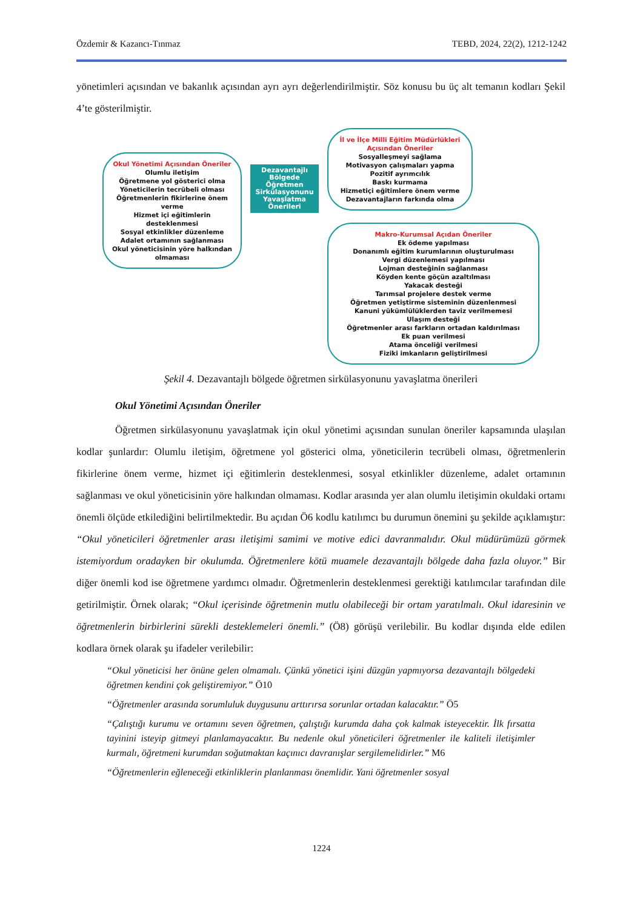Özdemir & Kazancı-Tınmaz TEBD, 2024, 22(2), 1212-1242
yönetimleri açısından ve bakanlık açısından ayrı ayrı değerlendirilmiştir. Söz konusu bu üç alt temanın kodları Şekil 4’te gösterilmiştir.
Okul Yönetimi Açısından Öneriler
Olumlu iletişim
Öğretmene yol gösterici olma
Yöneticilerin tecrübeli olması
Öğretmenlerin fikirlerine önem verme
Hizmet içi eğitimlerin desteklenmesi
Sosyal etkinlikler düzenleme
Adalet ortamının sağlanması
Okul yöneticisinin yöre halkından olmaması
Dezavantajlı Bölgede Öğretmen Sirkülasyonunu Yavaşlatma Önerileri
İl ve İlçe Milli Eğitim Müdürlükleri Açısından Öneriler
Sosyalleşmeyi sağlama
Motivasyon çalışmaları yapma
Pozitif ayrımcılık
Baskı kurmama
Hizmetiçi eğitimlere önem verme
Dezavantajların farkında olma
Makro-Kurumsal Açıdan Öneriler
Ek ödeme yapılması
Donanımlı eğitim kurumlarının oluşturulması
Vergi düzenlemesi yapılması
Lojman desteğinin sağlanması
Köyden kente göçün azaltılması
Yakacak desteği
Tarımsal projelere destek verme
Öğretmen yetiştirme sisteminin düzenlenmesi
Kanuni yükümlülüklerden taviz verilmemesi
Ulaşım desteği
Öğretmenler arası farkların ortadan kaldırılması
Ek puan verilmesi
Atama önceliği verilmesi
Fiziki imkanların geliştirilmesi
Şekil 4. Dezavantajlı bölgede öğretmen sirkülasyonunu yavaşlatma önerileri
Okul Yönetimi Açısından Öneriler
Öğretmen sirkülasyonunu yavaşlatmak için okul yönetimi açısından sunulan öneriler kapsamında ulaşılan kodlar şunlardır: Olumlu iletişim, öğretmene yol gösterici olma, yöneticilerin tecrübeli olması, öğretmenlerin fikirlerine önem verme, hizmet içi eğitimlerin desteklenmesi, sosyal etkinlikler düzenleme, adalet ortamının sağlanması ve okul yöneticisinin yöre halkından olmaması. Kodlar arasında yer alan olumlu iletişimin okuldaki ortamı önemli ölçüde etkilediğini belirtilmektedir. Bu açıdan Ö6 kodlu katılımcı bu durumun önemini şu şekilde açıklamıştır: “Okul yöneticileri öğretmenler arası iletişimi samimi ve motive edici davranmalıdır. Okul müdürümüzü görmek istemiyordum oradayken bir okulumda. Öğretmenlere kötü muamele dezavantajlı bölgede daha fazla oluyor.” Bir diğer önemli kod ise öğretmene yardımcı olmadır. Öğretmenlerin desteklenmesi gerektiği katılımcılar tarafından dile getirilmiştir. Örnek olarak; “Okul içerisinde öğretmenin mutlu olabileceği bir ortam yaratılmalı. Okul idaresinin ve öğretmenlerin birbirlerini sürekli desteklemeleri önemli.” (Ö8) görüşü verilebilir. Bu kodlar dışında elde edilen kodlara örnek olarak şu ifadeler verilebilir:
“Okul yöneticisi her önüne gelen olmamalı. Çünkü yönetici işini düzgün yapmıyorsa dezavantajlı bölgedeki öğretmen kendini çok geliştiremiyor.” Ö10
“Öğretmenler arasında sorumluluk duygusunu arttırırsa sorunlar ortadan kalacaktır.” Ö5
“Çalıştığı kurumu ve ortamını seven öğretmen, çalıştığı kurumda daha çok kalmak isteyecektir. İlk fırsatta tayinini isteyip gitmeyi planlamayacaktır. Bu nedenle okul yöneticileri öğretmenler ile kaliteli iletişimler kurmalı, öğretmeni kurumdan soğutmaktan kaçınıcı davranışlar sergilemelidirler.” M6
“Öğretmenlerin eğleneceği etkinliklerin planlanması önemlidir. Yani öğretmenler sosyal
1224